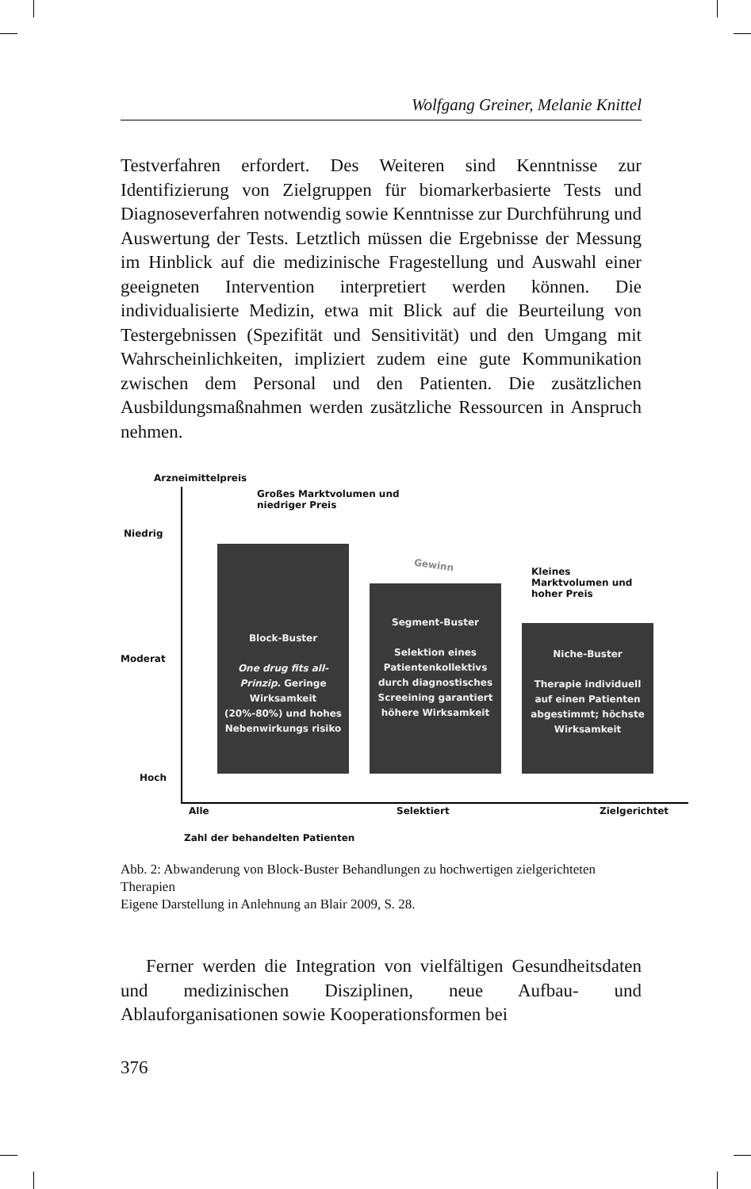Wolfgang Greiner, Melanie Knittel
Testverfahren erfordert. Des Weiteren sind Kenntnisse zur Identifizierung von Zielgruppen für biomarkerbasierte Tests und Diagnoseverfahren notwendig sowie Kenntnisse zur Durchführung und Auswertung der Tests. Letztlich müssen die Ergebnisse der Messung im Hinblick auf die medizinische Fragestellung und Auswahl einer geeigneten Intervention interpretiert werden können. Die individualisierte Medizin, etwa mit Blick auf die Beurteilung von Testergebnissen (Spezifität und Sensitivität) und den Umgang mit Wahrscheinlichkeiten, impliziert zudem eine gute Kommunikation zwischen dem Personal und den Patienten. Die zusätzlichen Ausbildungsmaßnahmen werden zusätzliche Ressourcen in Anspruch nehmen.
Arzneimittelpreis
Großes Marktvolumen und
niedriger Preis
Niedrig
Gewinn
Kleines Marktvolumen und
hoher Preis
Moderat
Hoch
Block-Buster
One drug fits all-Prinzip. Geringe Wirksamkeit (20%-80%) und hohes Nebenwirkungs risiko
Segment-Buster
Selektion eines Patientenkollektivs durch diagnostisches Screeining garantiert höhere Wirksamkeit
Niche-Buster
Therapie individuell auf einen Patienten abgestimmt; höchste Wirksamkeit
Alle Selektiert Zielgerichtet
Zahl der behandelten Patienten
Abb. 2: Abwanderung von Block-Buster Behandlungen zu hochwertigen zielgerichteten Therapien
Eigene Darstellung in Anlehnung an Blair 2009, S. 28.
Ferner werden die Integration von vielfältigen Gesundheitsdaten und medizinischen Disziplinen, neue Aufbau- und Ablauforganisationen sowie Kooperationsformen bei
376